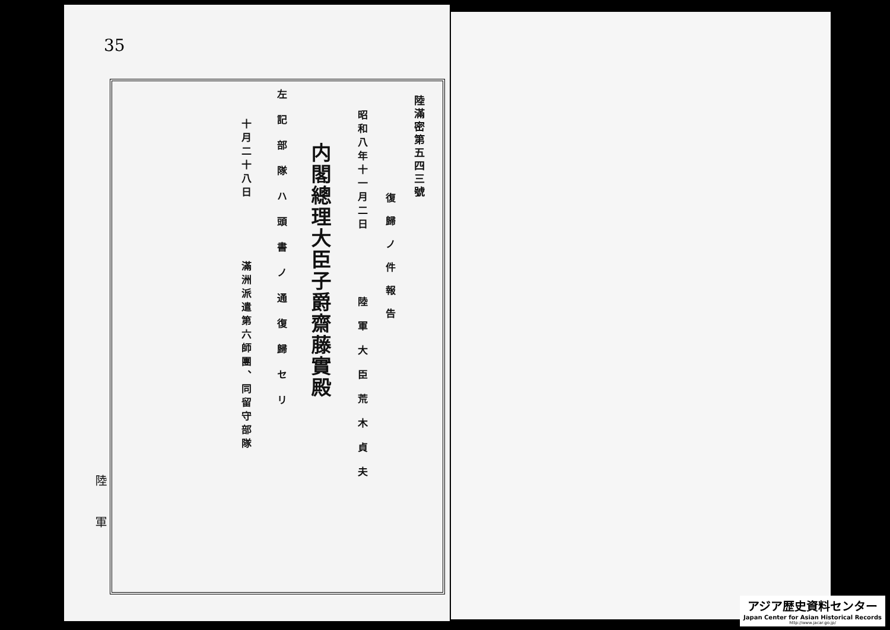35
陸滿密第五四三號
復歸ノ件報告
昭和八年十一月二日
陸軍大臣荒木貞夫
内閣總理大臣子爵齋藤實殿
左記部隊ハ頭書ノ通復歸セリ
十月二十八日
滿洲派遣第六師團、同留守部隊
陸軍
アジア歴史資料センター
Japan Center for Asian Historical Records
http://www.jacar.go.jp/